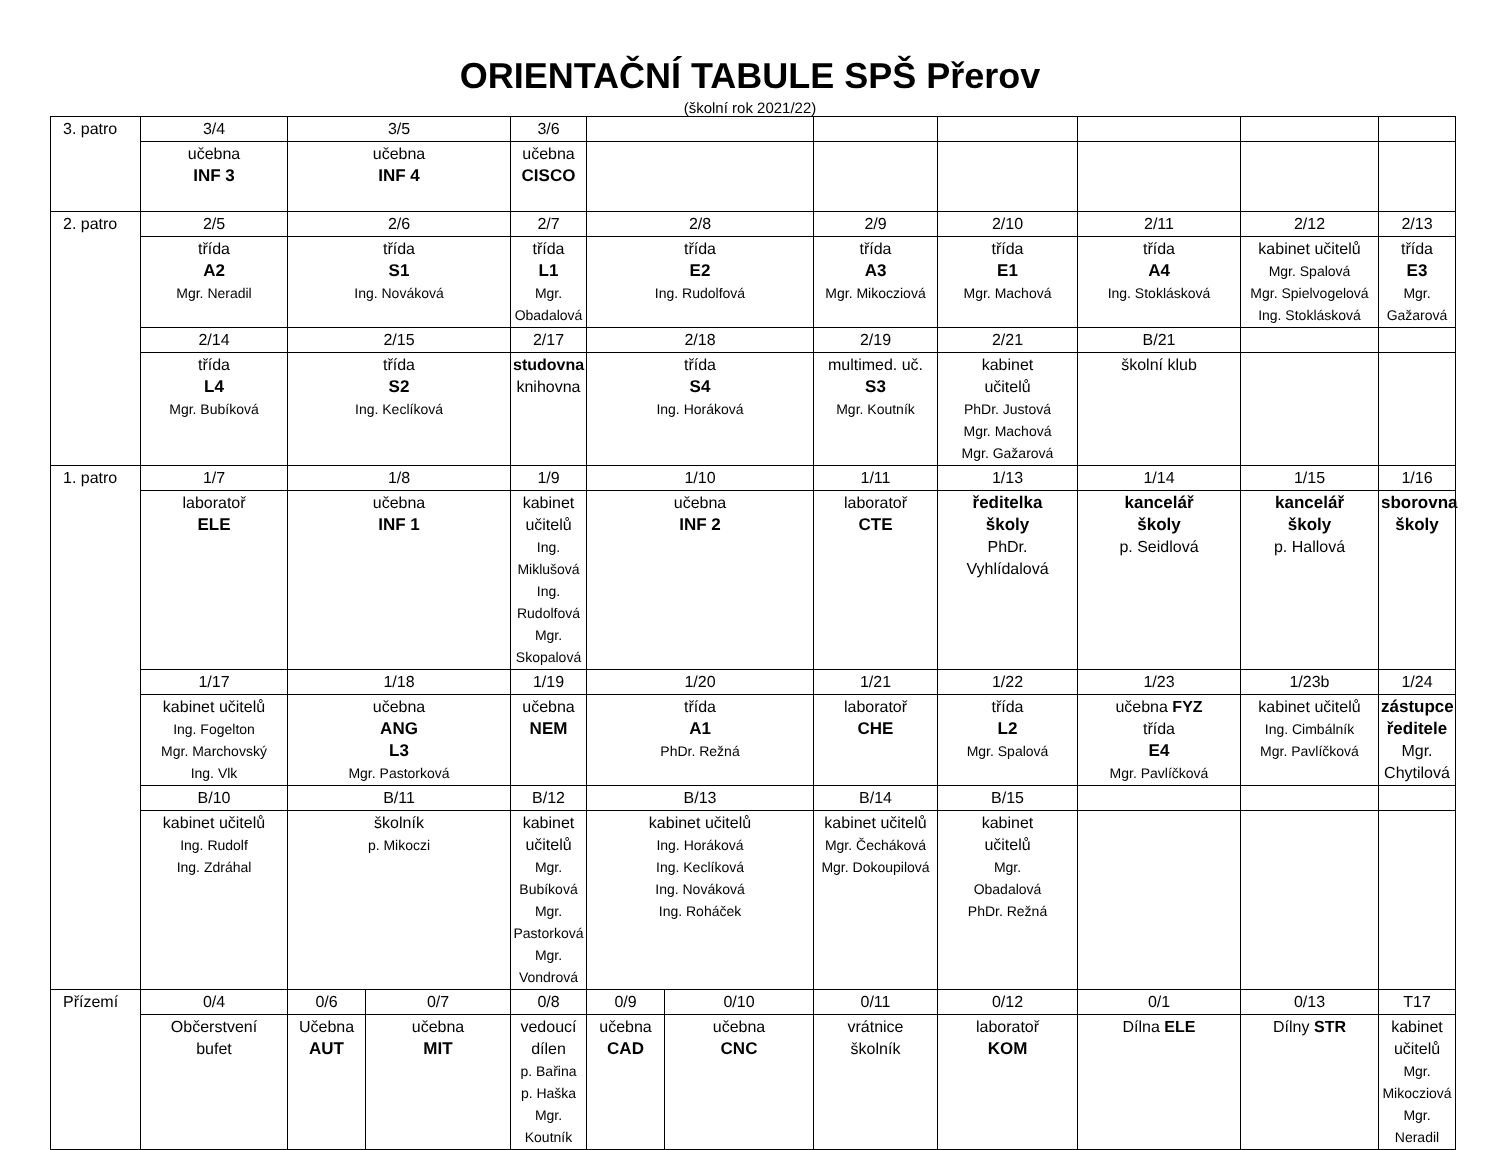ORIENTAČNÍ TABULE SPŠ Přerov
(školní rok 2021/22)
| 3. patro | 3/4 | 3/5 | | 3/6 | | | | | | | |
| | učebna INF 3 | učebna INF 4 | | učebna CISCO | | | | | | | |
| 2. patro | 2/5 | 2/6 | | 2/7 | 2/8 | | 2/9 | 2/10 | 2/11 | 2/12 | 2/13 |
| | třída A2 Mgr. Neradil | třída S1 Ing. Nováková | | třída L1 Mgr. Obadalová | třída E2 Ing. Rudolfová | | třída A3 Mgr. Mikocziová | třída E1 Mgr. Machová | třída A4 Ing. Stoklásková | kabinet učitelů Mgr. Spalová Mgr. Spielvogelová Ing. Stoklásková | třída E3 Mgr. Gažarová |
| | 2/14 | 2/15 | | 2/17 | 2/18 | | 2/19 | 2/21 | B/21 | | |
| | třída L4 Mgr. Bubíková | třída S2 Ing. Keclíková | | studovna knihovna | třída S4 Ing. Horáková | | multimed. uč. S3 Mgr. Koutník | kabinet učitelů PhDr. Justová Mgr. Machová Mgr. Gažarová | školní klub | | |
| 1. patro | 1/7 | 1/8 | | 1/9 | 1/10 | | 1/11 | 1/13 | 1/14 | 1/15 | 1/16 |
| | laboratoř ELE | učebna INF 1 | | kabinet učitelů Ing. Miklušová Ing. Rudolfová Mgr. Skopalová | učebna INF 2 | | laboratoř CTE | ředitelka školy PhDr. Vyhlídalová | kancelář školy p. Seidlová | kancelář školy p. Hallová | sborovna školy |
| | 1/17 | 1/18 | | 1/19 | 1/20 | | 1/21 | 1/22 | 1/23 | 1/23b | 1/24 |
| | kabinet učitelů Ing. Fogelton Mgr. Marchovský Ing. Vlk | učebna ANG L3 Mgr. Pastorková | | učebna NEM | třída A1 PhDr. Režná | | laboratoř CHE | třída L2 Mgr. Spalová | učebna FYZ třída E4 Mgr. Pavlíčková | kabinet učitelů Ing. Cimbálník Mgr. Pavlíčková | zástupce ředitele Mgr. Chytilová |
| | B/10 | B/11 | | B/12 | B/13 | | B/14 | B/15 | | | |
| | kabinet učitelů Ing. Rudolf Ing. Zdráhal | školník p. Mikoczi | | kabinet učitelů Mgr. Bubíková Mgr. Pastorková Mgr. Vondrová | kabinet učitelů Ing. Horáková Ing. Keclíková Ing. Nováková Ing. Roháček | | kabinet učitelů Mgr. Čecháková Mgr. Dokoupilová | kabinet učitelů Mgr. Obadalová PhDr. Režná | | | |
| Přízemí | 0/4 | 0/6 | 0/7 | 0/8 | 0/9 | 0/10 | 0/11 | 0/12 | 0/1 | 0/13 | T17 |
| | Občerstvení bufet | Učebna AUT | učebna MIT | vedoucí dílen p. Bařina p. Haška Mgr. Koutník | učebna CAD | učebna CNC | vrátnice školník | laboratoř KOM | Dílna ELE | Dílny STR | kabinet učitelů Mgr. Mikocziová Mgr. Neradil |